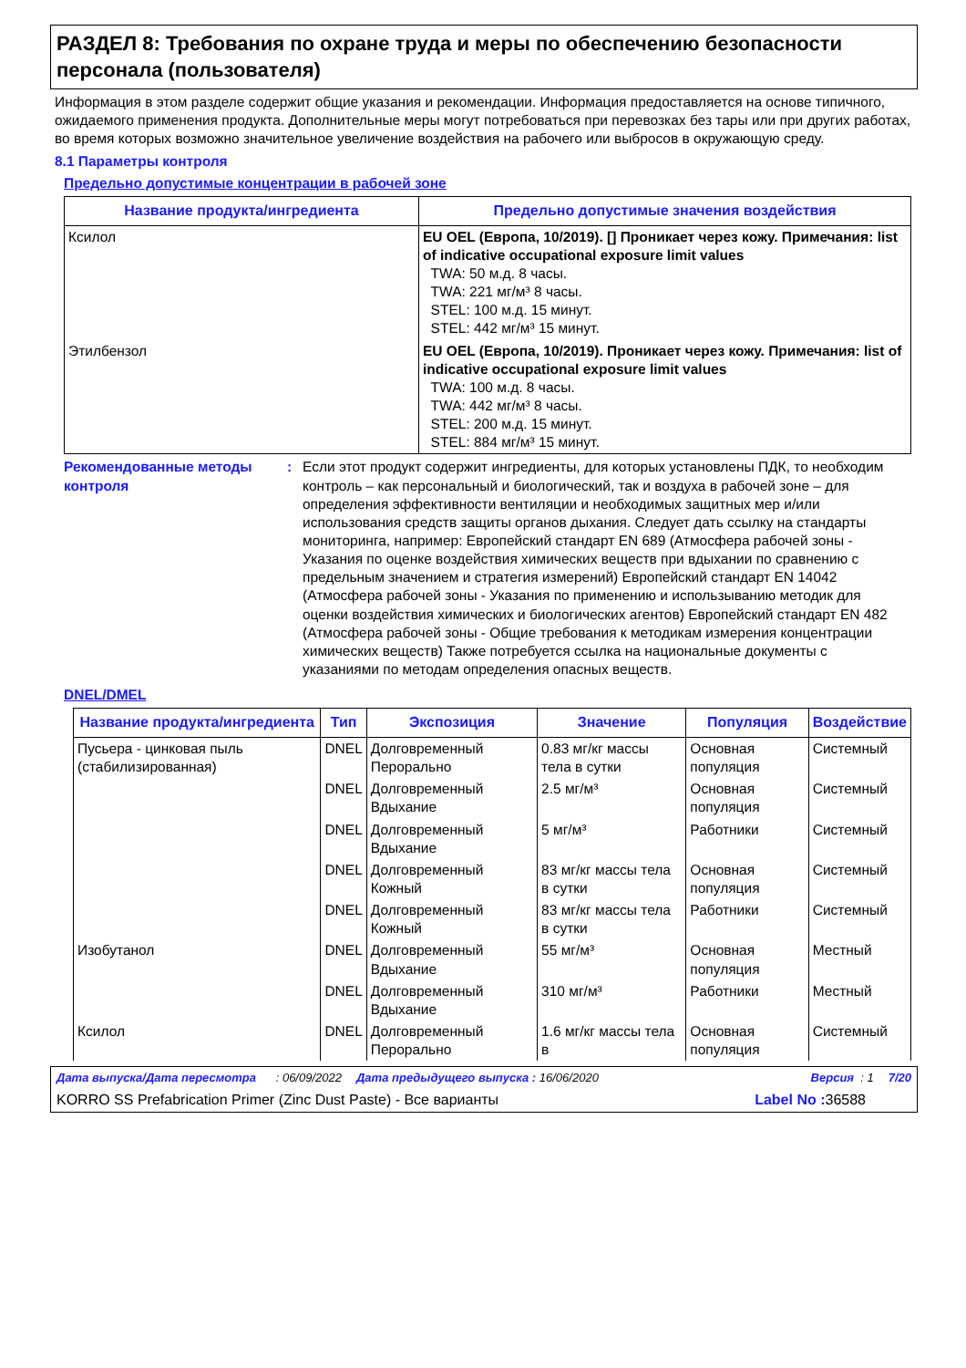РАЗДЕЛ 8: Требования по охране труда и меры по обеспечению безопасности персонала (пользователя)
Информация в этом разделе содержит общие указания и рекомендации. Информация предоставляется на основе типичного, ожидаемого применения продукта. Дополнительные меры могут потребоваться при перевозках без тары или при других работах, во время которых возможно значительное увеличение воздействия на рабочего или выбросов в окружающую среду.
8.1 Параметры контроля
Предельно допустимые концентрации в рабочей зоне
| Название продукта/ингредиента | Предельно допустимые значения воздействия |
| --- | --- |
| Ксилол | EU OEL (Европа, 10/2019). [] Проникает через кожу. Примечания: list of indicative occupational exposure limit values TWA: 50 м.д. 8 часы. TWA: 221 мг/м³ 8 часы. STEL: 100 м.д. 15 минут. STEL: 442 мг/м³ 15 минут. |
| Этилбензол | EU OEL (Европа, 10/2019). Проникает через кожу. Примечания: list of indicative occupational exposure limit values TWA: 100 м.д. 8 часы. TWA: 442 мг/м³ 8 часы. STEL: 200 м.д. 15 минут. STEL: 884 мг/м³ 15 минут. |
Рекомендованные методы контроля
: Если этот продукт содержит ингредиенты, для которых установлены ПДК, то необходим контроль – как персональный и биологический, так и воздуха в рабочей зоне – для определения эффективности вентиляции и необходимых защитных мер и/или использования средств защиты органов дыхания. Следует дать ссылку на стандарты мониторинга, например: Европейский стандарт EN 689 (Атмосфера рабочей зоны - Указания по оценке воздействия химических веществ при вдыхании по сравнению с предельным значением и стратегия измерений) Европейский стандарт EN 14042 (Атмосфера рабочей зоны - Указания по применению и использыванию методик для оценки воздействия химических и биологических агентов) Европейский стандарт EN 482 (Атмосфера рабочей зоны - Общие требования к методикам измерения концентрации химических веществ) Также потребуется ссылка на национальные документы с указаниями по методам определения опасных веществ.
DNEL/DMEL
| Название продукта/ингредиента | Тип | Экспозиция | Значение | Популяция | Воздействие |
| --- | --- | --- | --- | --- | --- |
| Пусьера - цинковая пыль (стабилизированная) | DNEL | Долговременный Перорально | 0.83 мг/кг массы тела в сутки | Основная популяция | Системный |
| | DNEL | Долговременный Вдыхание | 2.5 мг/м³ | Основная популяция | Системный |
| | DNEL | Долговременный Вдыхание | 5 мг/м³ | Работники | Системный |
| | DNEL | Долговременный Кожный | 83 мг/кг массы тела в сутки | Основная популяция | Системный |
| | DNEL | Долговременный Кожный | 83 мг/кг массы тела в сутки | Работники | Системный |
| Изобутанол | DNEL | Долговременный Вдыхание | 55 мг/м³ | Основная популяция | Местный |
| | DNEL | Долговременный Вдыхание | 310 мг/м³ | Работники | Местный |
| Ксилол | DNEL | Долговременный Перорально | 1.6 мг/кг массы тела в | Основная популяция | Системный |
Дата выпуска/Дата пересмотра : 06/09/2022 Дата предыдущего выпуска : 16/06/2020 Версия : 1 7/20
KORRO SS Prefabrication Primer (Zinc Dust Paste) - Все варианты Label No : 36588